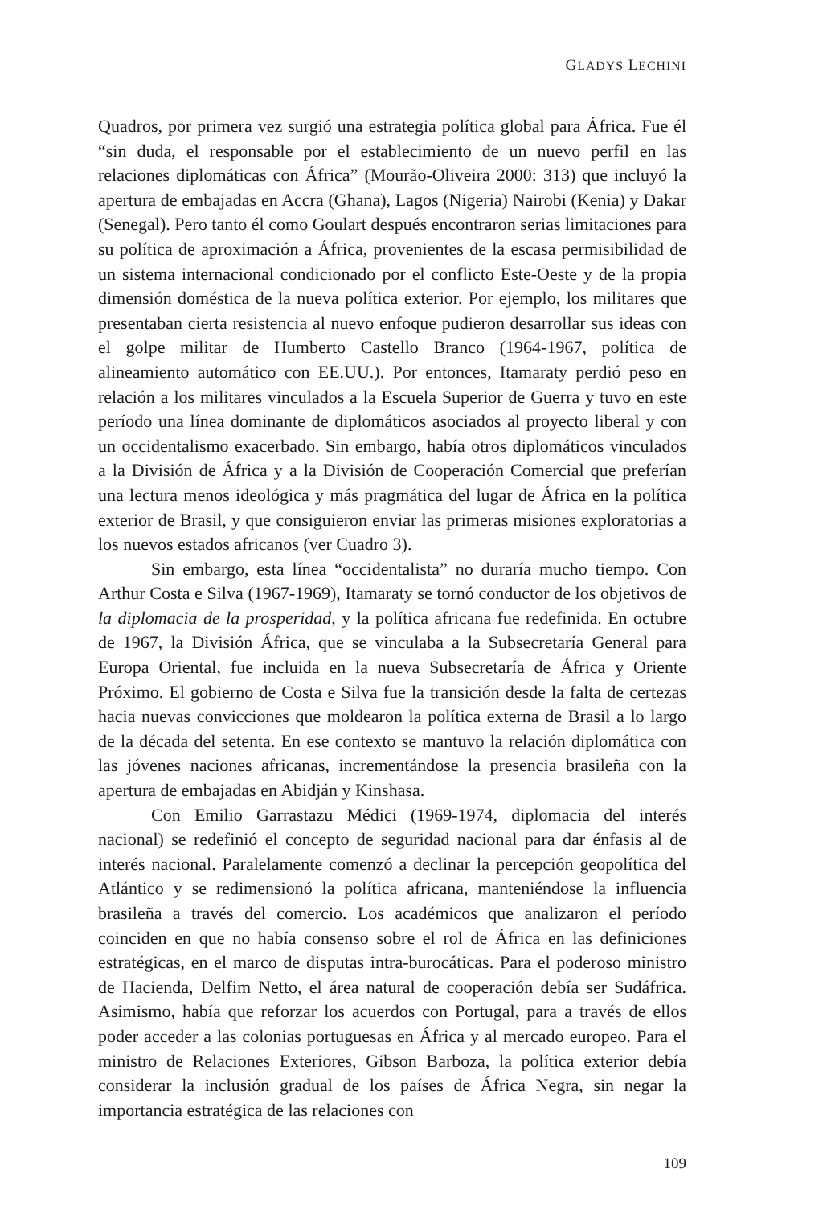GLADYS LECHINI
Quadros, por primera vez surgió una estrategia política global para África. Fue él “sin duda, el responsable por el establecimiento de un nuevo perfil en las relaciones diplomáticas con África” (Mourão-Oliveira 2000: 313) que incluyó la apertura de embajadas en Accra (Ghana), Lagos (Nigeria) Nairobi (Kenia) y Dakar (Senegal). Pero tanto él como Goulart después encontraron serias limitaciones para su política de aproximación a África, provenientes de la escasa permisibilidad de un sistema internacional condicionado por el conflicto Este-Oeste y de la propia dimensión doméstica de la nueva política exterior. Por ejemplo, los militares que presentaban cierta resistencia al nuevo enfoque pudieron desarrollar sus ideas con el golpe militar de Humberto Castello Branco (1964-1967, política de alineamiento automático con EE.UU.). Por entonces, Itamaraty perdió peso en relación a los militares vinculados a la Escuela Superior de Guerra y tuvo en este período una línea dominante de diplomáticos asociados al proyecto liberal y con un occidentalismo exacerbado. Sin embargo, había otros diplomáticos vinculados a la División de África y a la División de Cooperación Comercial que preferían una lectura menos ideológica y más pragmática del lugar de África en la política exterior de Brasil, y que consiguieron enviar las primeras misiones exploratorias a los nuevos estados africanos (ver Cuadro 3).
Sin embargo, esta línea “occidentalista” no duraría mucho tiempo. Con Arthur Costa e Silva (1967-1969), Itamaraty se tornó conductor de los objetivos de la diplomacia de la prosperidad, y la política africana fue redefinida. En octubre de 1967, la División África, que se vinculaba a la Subsecretaría General para Europa Oriental, fue incluida en la nueva Subsecretaría de África y Oriente Próximo. El gobierno de Costa e Silva fue la transición desde la falta de certezas hacia nuevas convicciones que moldearon la política externa de Brasil a lo largo de la década del setenta. En ese contexto se mantuvo la relación diplomática con las jóvenes naciones africanas, incrementándose la presencia brasileña con la apertura de embajadas en Abidján y Kinshasa.
Con Emilio Garrastazu Médici (1969-1974, diplomacia del interés nacional) se redefinió el concepto de seguridad nacional para dar énfasis al de interés nacional. Paralelamente comenzó a declinar la percepción geopolítica del Atlántico y se redimensionó la política africana, manteniéndose la influencia brasileña a través del comercio. Los académicos que analizaron el período coinciden en que no había consenso sobre el rol de África en las definiciones estratégicas, en el marco de disputas intra-burocáticas. Para el poderoso ministro de Hacienda, Delfim Netto, el área natural de cooperación debía ser Sudáfrica. Asimismo, había que reforzar los acuerdos con Portugal, para a través de ellos poder acceder a las colonias portuguesas en África y al mercado europeo. Para el ministro de Relaciones Exteriores, Gibson Barboza, la política exterior debía considerar la inclusión gradual de los países de África Negra, sin negar la importancia estratégica de las relaciones con
109